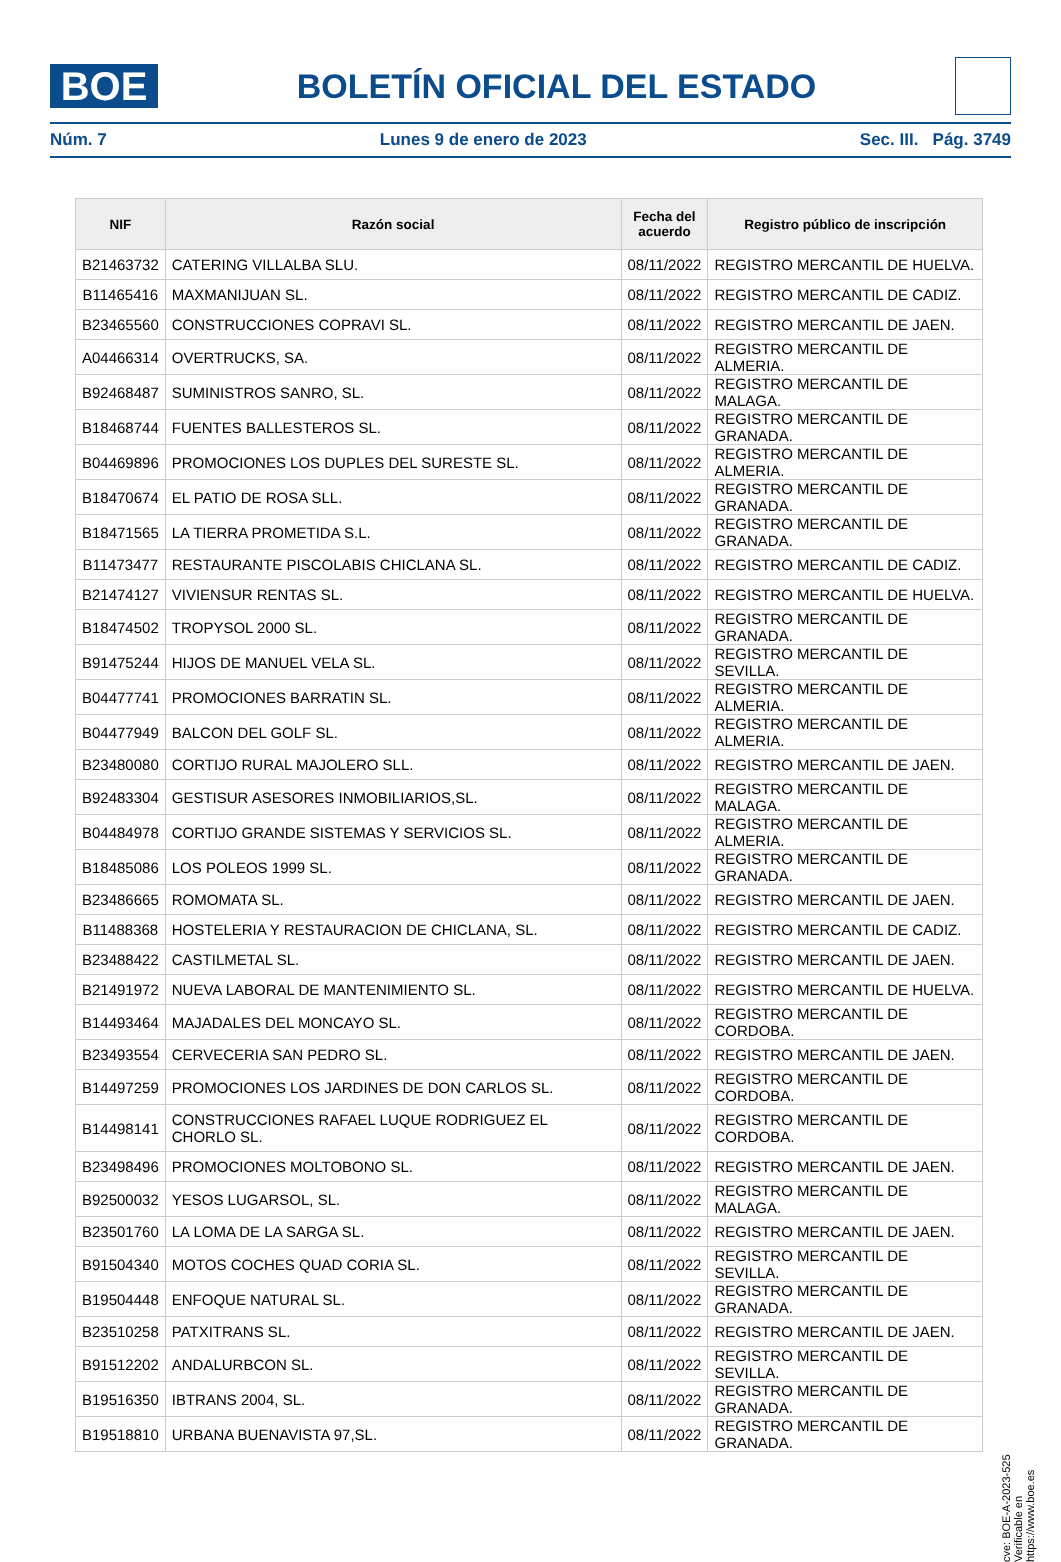BOE
BOLETÍN OFICIAL DEL ESTADO
Núm. 7 Lunes 9 de enero de 2023 Sec. III. Pág. 3749
| NIF | Razón social | Fecha del acuerdo | Registro público de inscripción |
| --- | --- | --- | --- |
| B21463732 | CATERING VILLALBA SLU. | 08/11/2022 | REGISTRO MERCANTIL DE HUELVA. |
| B11465416 | MAXMANIJUAN SL. | 08/11/2022 | REGISTRO MERCANTIL DE CADIZ. |
| B23465560 | CONSTRUCCIONES COPRAVI SL. | 08/11/2022 | REGISTRO MERCANTIL DE JAEN. |
| A04466314 | OVERTRUCKS, SA. | 08/11/2022 | REGISTRO MERCANTIL DE ALMERIA. |
| B92468487 | SUMINISTROS SANRO, SL. | 08/11/2022 | REGISTRO MERCANTIL DE MALAGA. |
| B18468744 | FUENTES BALLESTEROS SL. | 08/11/2022 | REGISTRO MERCANTIL DE GRANADA. |
| B04469896 | PROMOCIONES LOS DUPLES DEL SURESTE SL. | 08/11/2022 | REGISTRO MERCANTIL DE ALMERIA. |
| B18470674 | EL PATIO DE ROSA SLL. | 08/11/2022 | REGISTRO MERCANTIL DE GRANADA. |
| B18471565 | LA TIERRA PROMETIDA S.L. | 08/11/2022 | REGISTRO MERCANTIL DE GRANADA. |
| B11473477 | RESTAURANTE PISCOLABIS CHICLANA SL. | 08/11/2022 | REGISTRO MERCANTIL DE CADIZ. |
| B21474127 | VIVIENSUR RENTAS SL. | 08/11/2022 | REGISTRO MERCANTIL DE HUELVA. |
| B18474502 | TROPYSOL 2000 SL. | 08/11/2022 | REGISTRO MERCANTIL DE GRANADA. |
| B91475244 | HIJOS DE MANUEL VELA SL. | 08/11/2022 | REGISTRO MERCANTIL DE SEVILLA. |
| B04477741 | PROMOCIONES BARRATIN SL. | 08/11/2022 | REGISTRO MERCANTIL DE ALMERIA. |
| B04477949 | BALCON DEL GOLF SL. | 08/11/2022 | REGISTRO MERCANTIL DE ALMERIA. |
| B23480080 | CORTIJO RURAL MAJOLERO SLL. | 08/11/2022 | REGISTRO MERCANTIL DE JAEN. |
| B92483304 | GESTISUR ASESORES INMOBILIARIOS,SL. | 08/11/2022 | REGISTRO MERCANTIL DE MALAGA. |
| B04484978 | CORTIJO GRANDE SISTEMAS Y SERVICIOS SL. | 08/11/2022 | REGISTRO MERCANTIL DE ALMERIA. |
| B18485086 | LOS POLEOS 1999 SL. | 08/11/2022 | REGISTRO MERCANTIL DE GRANADA. |
| B23486665 | ROMOMATA SL. | 08/11/2022 | REGISTRO MERCANTIL DE JAEN. |
| B11488368 | HOSTELERIA Y RESTAURACION DE CHICLANA, SL. | 08/11/2022 | REGISTRO MERCANTIL DE CADIZ. |
| B23488422 | CASTILMETAL SL. | 08/11/2022 | REGISTRO MERCANTIL DE JAEN. |
| B21491972 | NUEVA LABORAL DE MANTENIMIENTO SL. | 08/11/2022 | REGISTRO MERCANTIL DE HUELVA. |
| B14493464 | MAJADALES DEL MONCAYO SL. | 08/11/2022 | REGISTRO MERCANTIL DE CORDOBA. |
| B23493554 | CERVECERIA SAN PEDRO SL. | 08/11/2022 | REGISTRO MERCANTIL DE JAEN. |
| B14497259 | PROMOCIONES LOS JARDINES DE DON CARLOS SL. | 08/11/2022 | REGISTRO MERCANTIL DE CORDOBA. |
| B14498141 | CONSTRUCCIONES RAFAEL LUQUE RODRIGUEZ EL CHORLO SL. | 08/11/2022 | REGISTRO MERCANTIL DE CORDOBA. |
| B23498496 | PROMOCIONES MOLTOBONO SL. | 08/11/2022 | REGISTRO MERCANTIL DE JAEN. |
| B92500032 | YESOS LUGARSOL, SL. | 08/11/2022 | REGISTRO MERCANTIL DE MALAGA. |
| B23501760 | LA LOMA DE LA SARGA SL. | 08/11/2022 | REGISTRO MERCANTIL DE JAEN. |
| B91504340 | MOTOS COCHES QUAD CORIA SL. | 08/11/2022 | REGISTRO MERCANTIL DE SEVILLA. |
| B19504448 | ENFOQUE NATURAL SL. | 08/11/2022 | REGISTRO MERCANTIL DE GRANADA. |
| B23510258 | PATXITRANS SL. | 08/11/2022 | REGISTRO MERCANTIL DE JAEN. |
| B91512202 | ANDALURBCON SL. | 08/11/2022 | REGISTRO MERCANTIL DE SEVILLA. |
| B19516350 | IBTRANS 2004, SL. | 08/11/2022 | REGISTRO MERCANTIL DE GRANADA. |
| B19518810 | URBANA BUENAVISTA 97,SL. | 08/11/2022 | REGISTRO MERCANTIL DE GRANADA. |
cve: BOE-A-2023-525
Verificable en https://www.boe.es